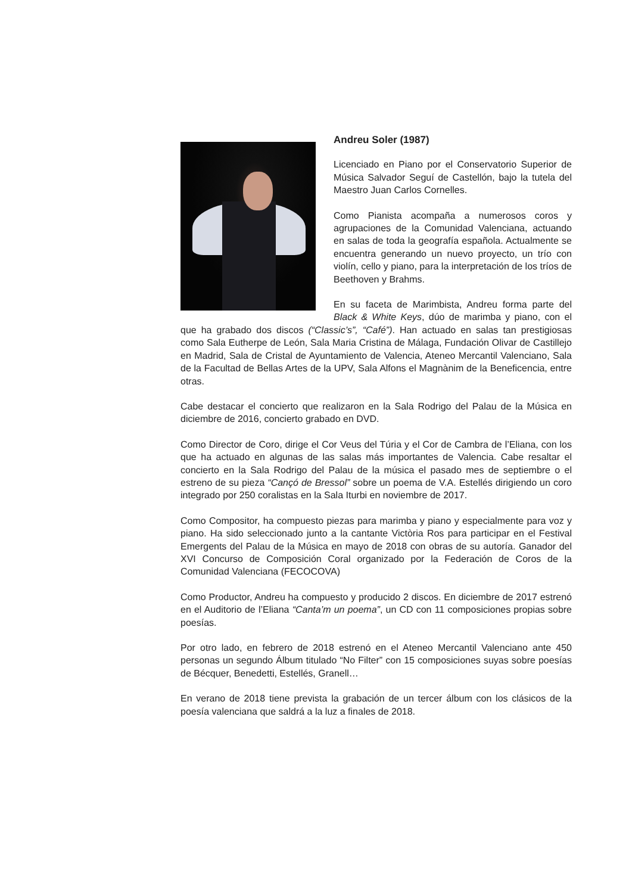Andreu Soler (1987)
Licenciado en Piano por el Conservatorio Superior de Música Salvador Seguí de Castellón, bajo la tutela del Maestro Juan Carlos Cornelles.
Como Pianista acompaña a numerosos coros y agrupaciones de la Comunidad Valenciana, actuando en salas de toda la geografía española. Actualmente se encuentra generando un nuevo proyecto, un trío con violín, cello y piano, para la interpretación de los tríos de Beethoven y Brahms.
En su faceta de Marimbista, Andreu forma parte del Black & White Keys, dúo de marimba y piano, con el que ha grabado dos discos (“Classic’s”, “Café”). Han actuado en salas tan prestigiosas como Sala Eutherpe de León, Sala Maria Cristina de Málaga, Fundación Olivar de Castillejo en Madrid, Sala de Cristal de Ayuntamiento de Valencia, Ateneo Mercantil Valenciano, Sala de la Facultad de Bellas Artes de la UPV, Sala Alfons el Magnànim de la Beneficencia, entre otras.
Cabe destacar el concierto que realizaron en la Sala Rodrigo del Palau de la Música en diciembre de 2016, concierto grabado en DVD.
Como Director de Coro, dirige el Cor Veus del Túria y el Cor de Cambra de l’Eliana, con los que ha actuado en algunas de las salas más importantes de Valencia. Cabe resaltar el concierto en la Sala Rodrigo del Palau de la música el pasado mes de septiembre o el estreno de su pieza “Cançó de Bressol” sobre un poema de V.A. Estellés dirigiendo un coro integrado por 250 coralistas en la Sala Iturbi en noviembre de 2017.
Como Compositor, ha compuesto piezas para marimba y piano y especialmente para voz y piano. Ha sido seleccionado junto a la cantante Victòria Ros para participar en el Festival Emergents del Palau de la Música en mayo de 2018 con obras de su autoría. Ganador del XVI Concurso de Composición Coral organizado por la Federación de Coros de la Comunidad Valenciana (FECOCOVA)
Como Productor, Andreu ha compuesto y producido 2 discos. En diciembre de 2017 estrenó en el Auditorio de l’Eliana “Canta’m un poema”, un CD con 11 composiciones propias sobre poesías.
Por otro lado, en febrero de 2018 estrenó en el Ateneo Mercantil Valenciano ante 450 personas un segundo Álbum titulado “No Filter” con 15 composiciones suyas sobre poesías de Bécquer, Benedetti, Estellés, Granell…
En verano de 2018 tiene prevista la grabación de un tercer álbum con los clásicos de la poesía valenciana que saldrá a la luz a finales de 2018.